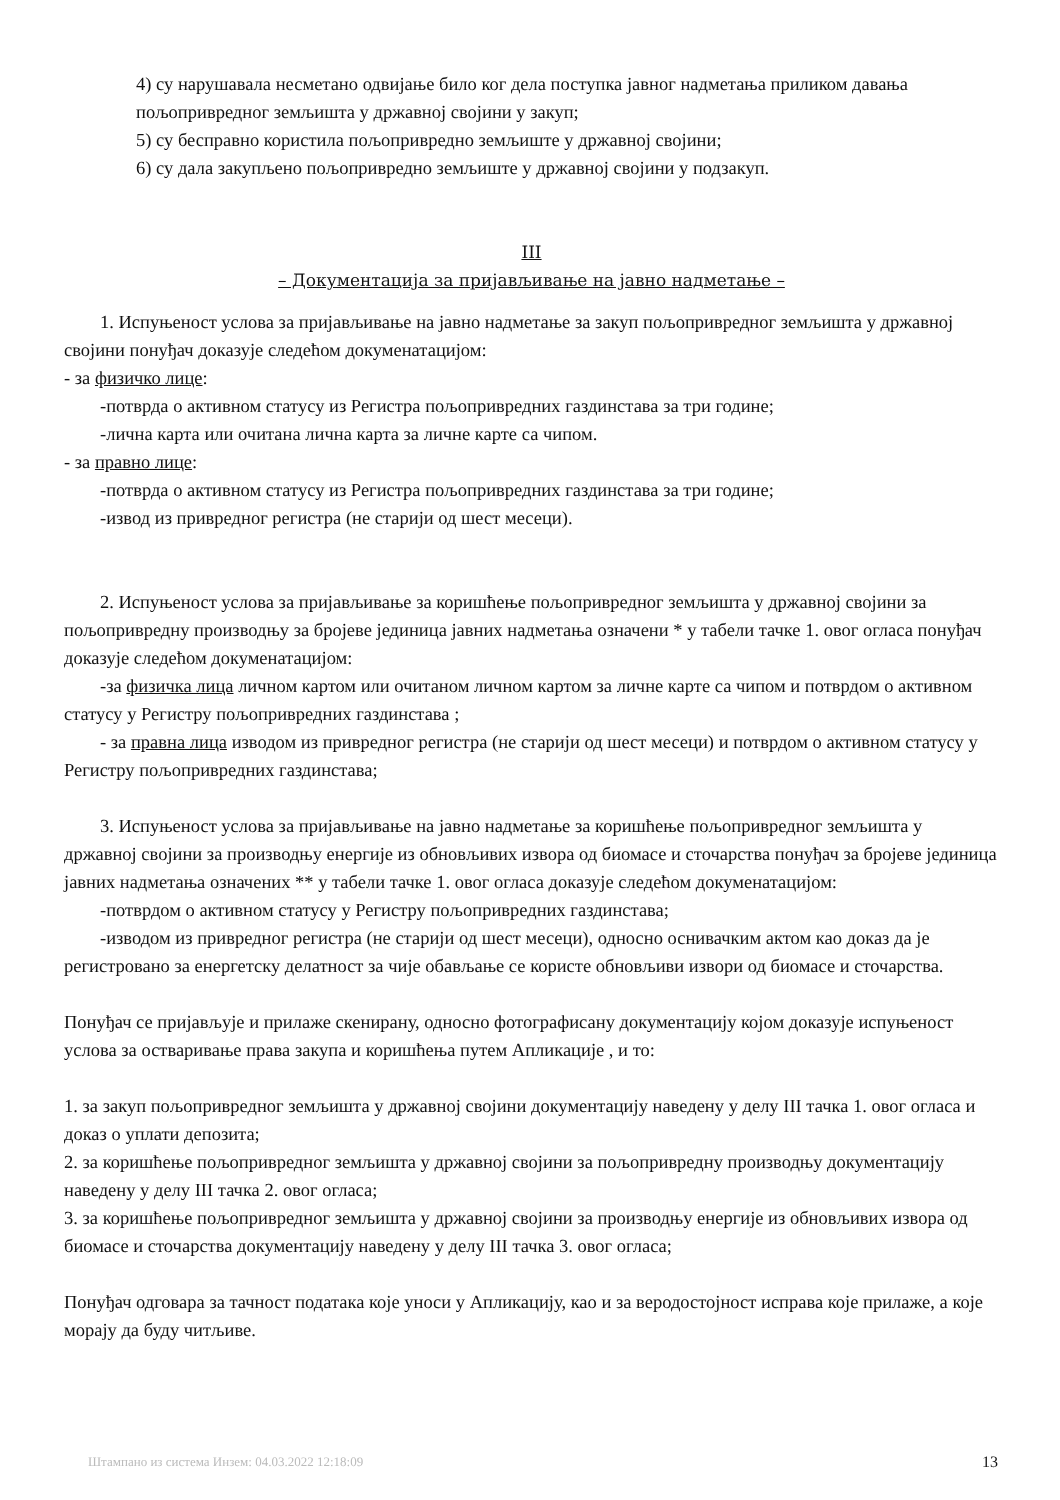4) су нарушавала несметано одвијање било ког дела поступка јавног надметања приликом давања пољопривредног земљишта у државној својини у закуп;
5) су бесправно користила пољопривредно земљиште у државној својини;
6) су дала закупљено пољопривредно земљиште у државној својини у подзакуп.
III
– Документација за пријављивање на јавно надметање –
1. Испуњеност услова за пријављивање на јавно надметање за закуп пољопривредног земљишта у државној својини понуђач доказује следећом докуменатацијом:
- за физичко лице:
-потврда о активном статусу из Регистра пољопривредних газдинстава за три године;
-лична карта или очитана лична карта за личне карте са чипом.
- за правно лице:
-потврда о активном статусу из Регистра пољопривредних газдинстава за три године;
-извод из привредног регистра (не старији од шест месеци).
2. Испуњеност услова за пријављивање за коришћење пољопривредног земљишта у државној својини за пољопривредну производњу за бројеве јединица јавних надметања означени * у табели тачке 1. овог огласа понуђач доказује следећом докуменатацијом:
-за физичка лица личном картом или очитаном личном картом за личне карте са чипом и потврдом о активном статусу у Регистру пољопривредних газдинстава ;
- за правна лица изводом из привредног регистра (не старији од шест месеци) и потврдом о активном статусу у Регистру пољопривредних газдинстава;
3. Испуњеност услова за пријављивање на јавно надметање за коришћење пољопривредног земљишта у државној својини за производњу енергије из обновљивих извора од биомасе и сточарства понуђач за бројеве јединица јавних надметања означених ** у табели тачке 1. овог огласа доказује следећом докуменатацијом:
-потврдом о активном статусу у Регистру пољопривредних газдинстава;
-изводом из привредног регистра (не старији од шест месеци), односно оснивачким актом као доказ да је регистровано за енергетску делатност за чије обављање се користе обновљиви извори од биомасе и сточарства.
Понуђач се пријављује и прилаже скенирану, односно фотографисану документацију којом доказује испуњеност услова за остваривање права закупа и коришћења путем Апликације , и то:
1. за закуп пољопривредног земљишта у државној својини документацију наведену у делу III тачка 1. овог огласа и доказ о уплати депозита;
2. за коришћење пољопривредног земљишта у државној својини за пољопривредну производњу документацију наведену у делу III тачка 2. овог огласа;
3. за коришћење пољопривредног земљишта у државној својини за производњу енергије из обновљивих извора од биомасе и сточарства документацију наведену у делу III тачка 3. овог огласа;
Понуђач одговара за тачност података које уноси у Апликацију, као и за веродостојност исправа које прилаже, а које морају да буду читљиве.
Штампано из система Инзем: 04.03.2022 12:18:09 13